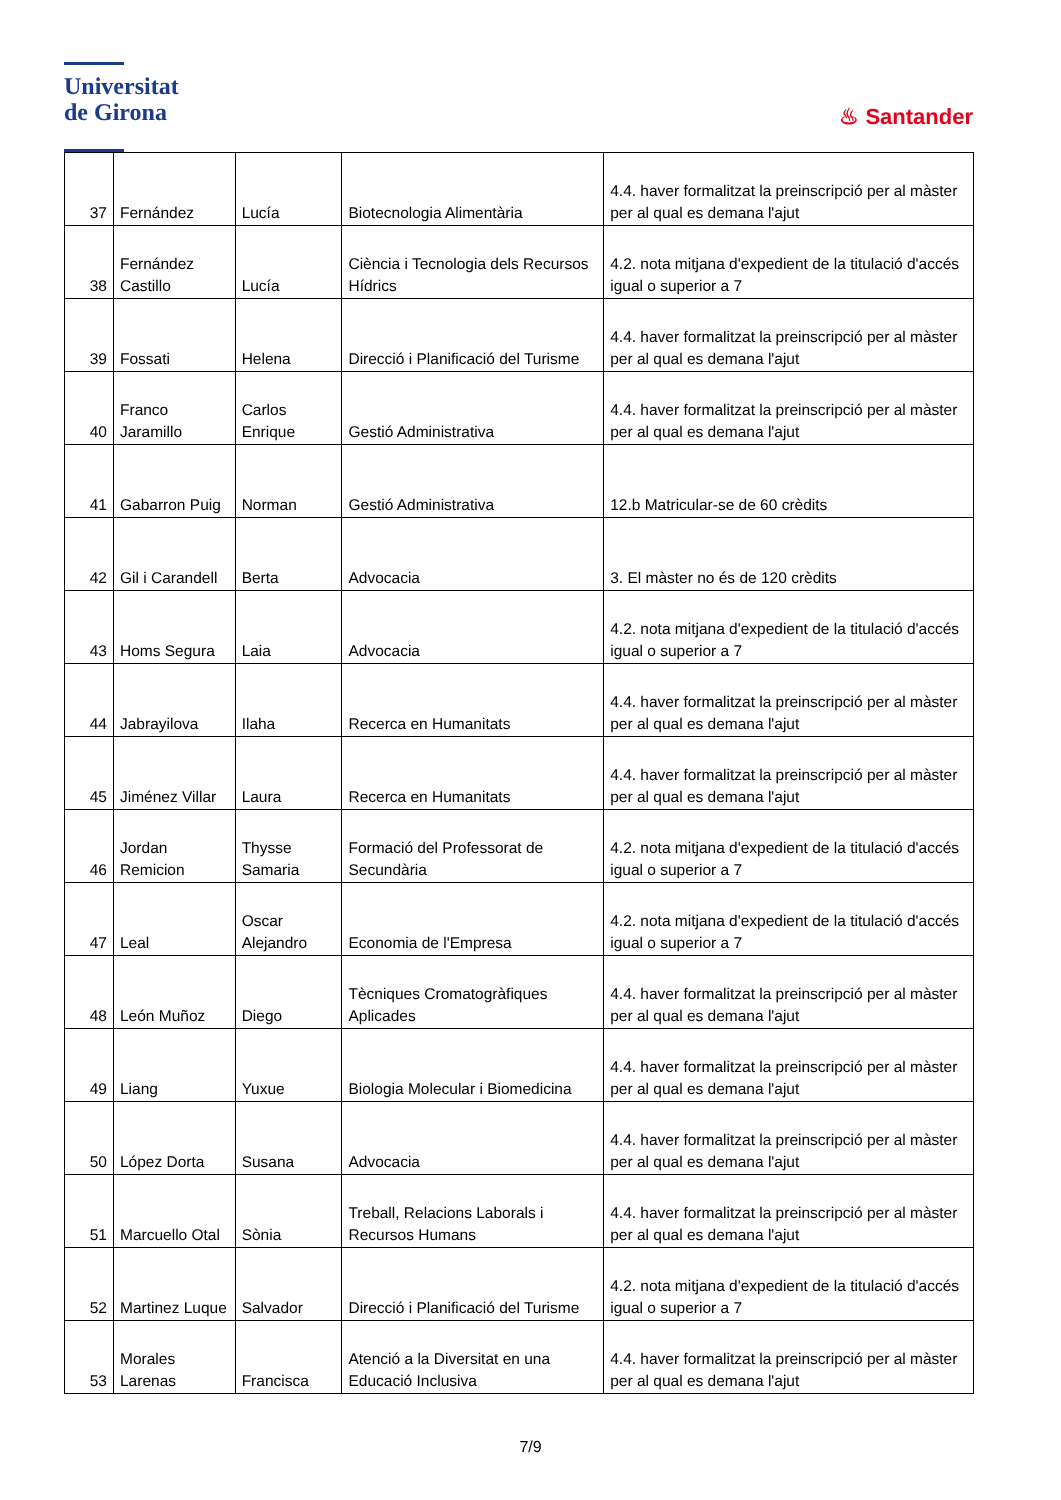Universitat
de Girona
♨ Santander
| 37 | Fernández | Lucía | Biotecnologia Alimentària | 4.4. haver formalitzat la preinscripció per al màster per al qual es demana l'ajut |
| 38 | Fernández Castillo | Lucía | Ciència i Tecnologia dels Recursos Hídrics | 4.2. nota mitjana d'expedient de la titulació d'accés igual o superior a 7 |
| 39 | Fossati | Helena | Direcció i Planificació del Turisme | 4.4. haver formalitzat la preinscripció per al màster per al qual es demana l'ajut |
| 40 | Franco Jaramillo | Carlos Enrique | Gestió Administrativa | 4.4. haver formalitzat la preinscripció per al màster per al qual es demana l'ajut |
| 41 | Gabarron Puig | Norman | Gestió Administrativa | 12.b Matricular-se de 60 crèdits |
| 42 | Gil i Carandell | Berta | Advocacia | 3. El màster no és de 120 crèdits |
| 43 | Homs Segura | Laia | Advocacia | 4.2. nota mitjana d'expedient de la titulació d'accés igual o superior a 7 |
| 44 | Jabrayilova | Ilaha | Recerca en Humanitats | 4.4. haver formalitzat la preinscripció per al màster per al qual es demana l'ajut |
| 45 | Jiménez Villar | Laura | Recerca en Humanitats | 4.4. haver formalitzat la preinscripció per al màster per al qual es demana l'ajut |
| 46 | Jordan Remicion | Thysse Samaria | Formació del Professorat de Secundària | 4.2. nota mitjana d'expedient de la titulació d'accés igual o superior a 7 |
| 47 | Leal | Oscar Alejandro | Economia de l'Empresa | 4.2. nota mitjana d'expedient de la titulació d'accés igual o superior a 7 |
| 48 | León Muñoz | Diego | Tècniques Cromatogràfiques Aplicades | 4.4. haver formalitzat la preinscripció per al màster per al qual es demana l'ajut |
| 49 | Liang | Yuxue | Biologia Molecular i Biomedicina | 4.4. haver formalitzat la preinscripció per al màster per al qual es demana l'ajut |
| 50 | López Dorta | Susana | Advocacia | 4.4. haver formalitzat la preinscripció per al màster per al qual es demana l'ajut |
| 51 | Marcuello Otal | Sònia | Treball, Relacions Laborals i Recursos Humans | 4.4. haver formalitzat la preinscripció per al màster per al qual es demana l'ajut |
| 52 | Martinez Luque | Salvador | Direcció i Planificació del Turisme | 4.2. nota mitjana d'expedient de la titulació d'accés igual o superior a 7 |
| 53 | Morales Larenas | Francisca | Atenció a la Diversitat en una Educació Inclusiva | 4.4. haver formalitzat la preinscripció per al màster per al qual es demana l'ajut |
7/9